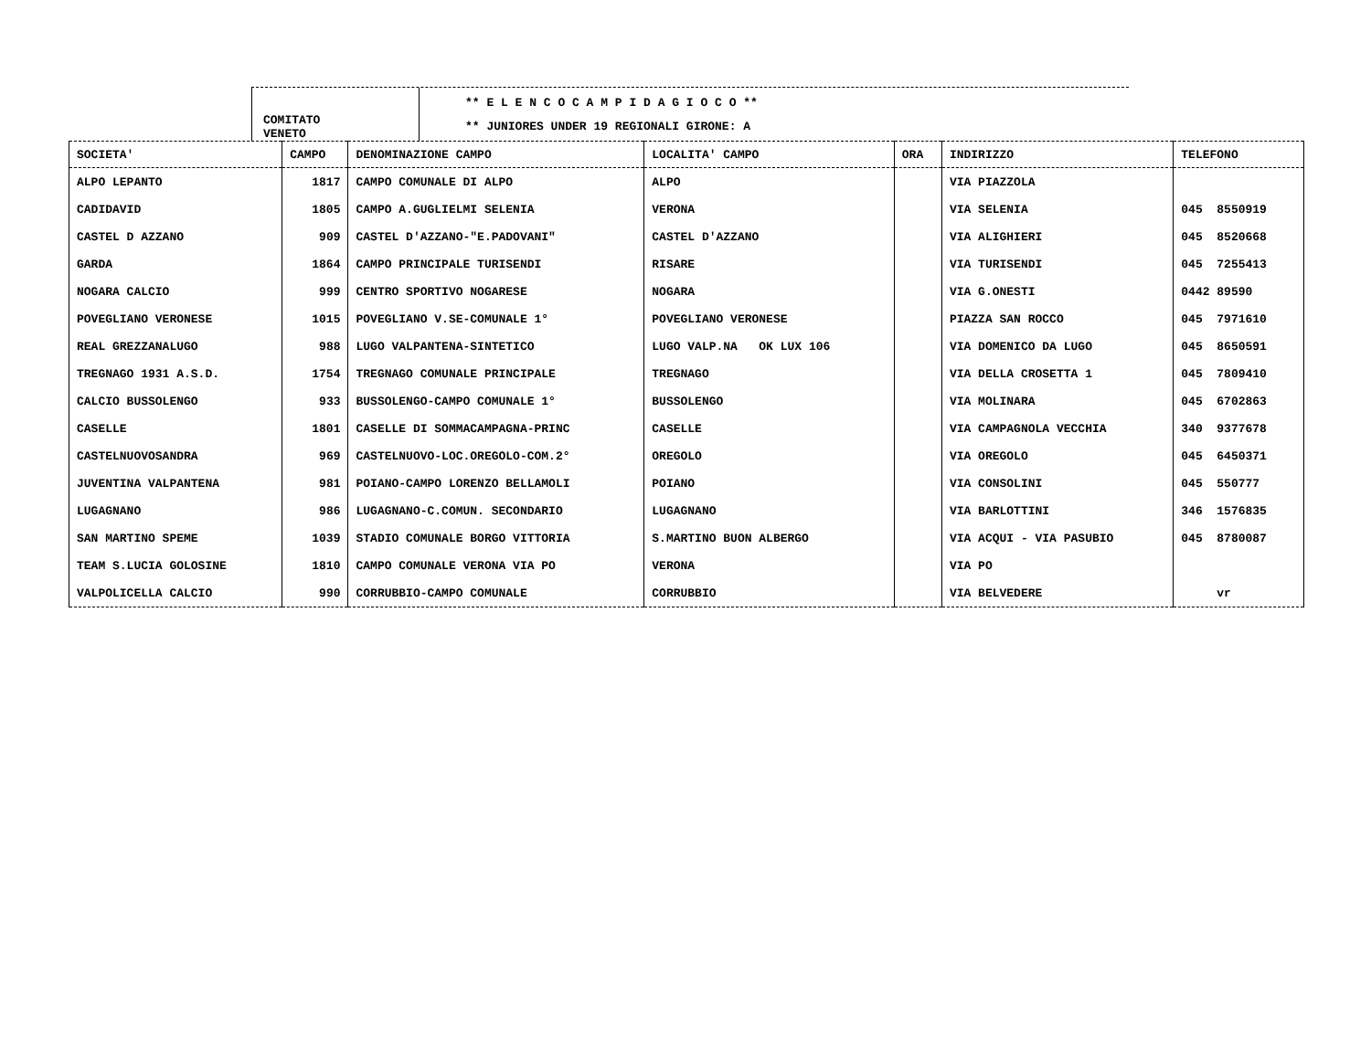COMITATO
VENETO
** E L E N C O C A M P I D A G I O C O **
** JUNIORES UNDER 19 REGIONALI GIRONE: A
| SOCIETA' | CAMPO | DENOMINAZIONE CAMPO | LOCALITA' CAMPO | ORA | INDIRIZZO | TELEFONO |
| --- | --- | --- | --- | --- | --- | --- |
| ALPO LEPANTO | 1817 | CAMPO COMUNALE DI ALPO | ALPO | | VIA PIAZZOLA | |
| CADIDAVID | 1805 | CAMPO A.GUGLIELMI SELENIA | VERONA | | VIA SELENIA | 045 8550919 |
| CASTEL D AZZANO | 909 | CASTEL D'AZZANO-"E.PADOVANI" | CASTEL D'AZZANO | | VIA ALIGHIERI | 045 8520668 |
| GARDA | 1864 | CAMPO PRINCIPALE TURISENDI | RISARE | | VIA TURISENDI | 045 7255413 |
| NOGARA CALCIO | 999 | CENTRO SPORTIVO NOGARESE | NOGARA | | VIA G.ONESTI | 0442 89590 |
| POVEGLIANO VERONESE | 1015 | POVEGLIANO V.SE-COMUNALE 1° | POVEGLIANO VERONESE | | PIAZZA SAN ROCCO | 045 7971610 |
| REAL GREZZANALUGO | 988 | LUGO VALPANTENA-SINTETICO | LUGO VALP.NA OK LUX 106 | | VIA DOMENICO DA LUGO | 045 8650591 |
| TREGNAGO 1931 A.S.D. | 1754 | TREGNAGO COMUNALE PRINCIPALE | TREGNAGO | | VIA DELLA CROSETTA 1 | 045 7809410 |
| CALCIO BUSSOLENGO | 933 | BUSSOLENGO-CAMPO COMUNALE 1° | BUSSOLENGO | | VIA MOLINARA | 045 6702863 |
| CASELLE | 1801 | CASELLE DI SOMMACAMPAGNA-PRINC | CASELLE | | VIA CAMPAGNOLA VECCHIA | 340 9377678 |
| CASTELNUOVOSANDRA | 969 | CASTELNUOVO-LOC.OREGOLO-COM.2° | OREGOLO | | VIA OREGOLO | 045 6450371 |
| JUVENTINA VALPANTENA | 981 | POIANO-CAMPO LORENZO BELLAMOLI | POIANO | | VIA CONSOLINI | 045 550777 |
| LUGAGNANO | 986 | LUGAGNANO-C.COMUN. SECONDARIO | LUGAGNANO | | VIA BARLOTTINI | 346 1576835 |
| SAN MARTINO SPEME | 1039 | STADIO COMUNALE BORGO VITTORIA | S.MARTINO BUON ALBERGO | | VIA ACQUI - VIA PASUBIO | 045 8780087 |
| TEAM S.LUCIA GOLOSINE | 1810 | CAMPO COMUNALE VERONA VIA PO | VERONA | | VIA PO | |
| VALPOLICELLA CALCIO | 990 | CORRUBBIO-CAMPO COMUNALE | CORRUBBIO | | VIA BELVEDERE | vr |